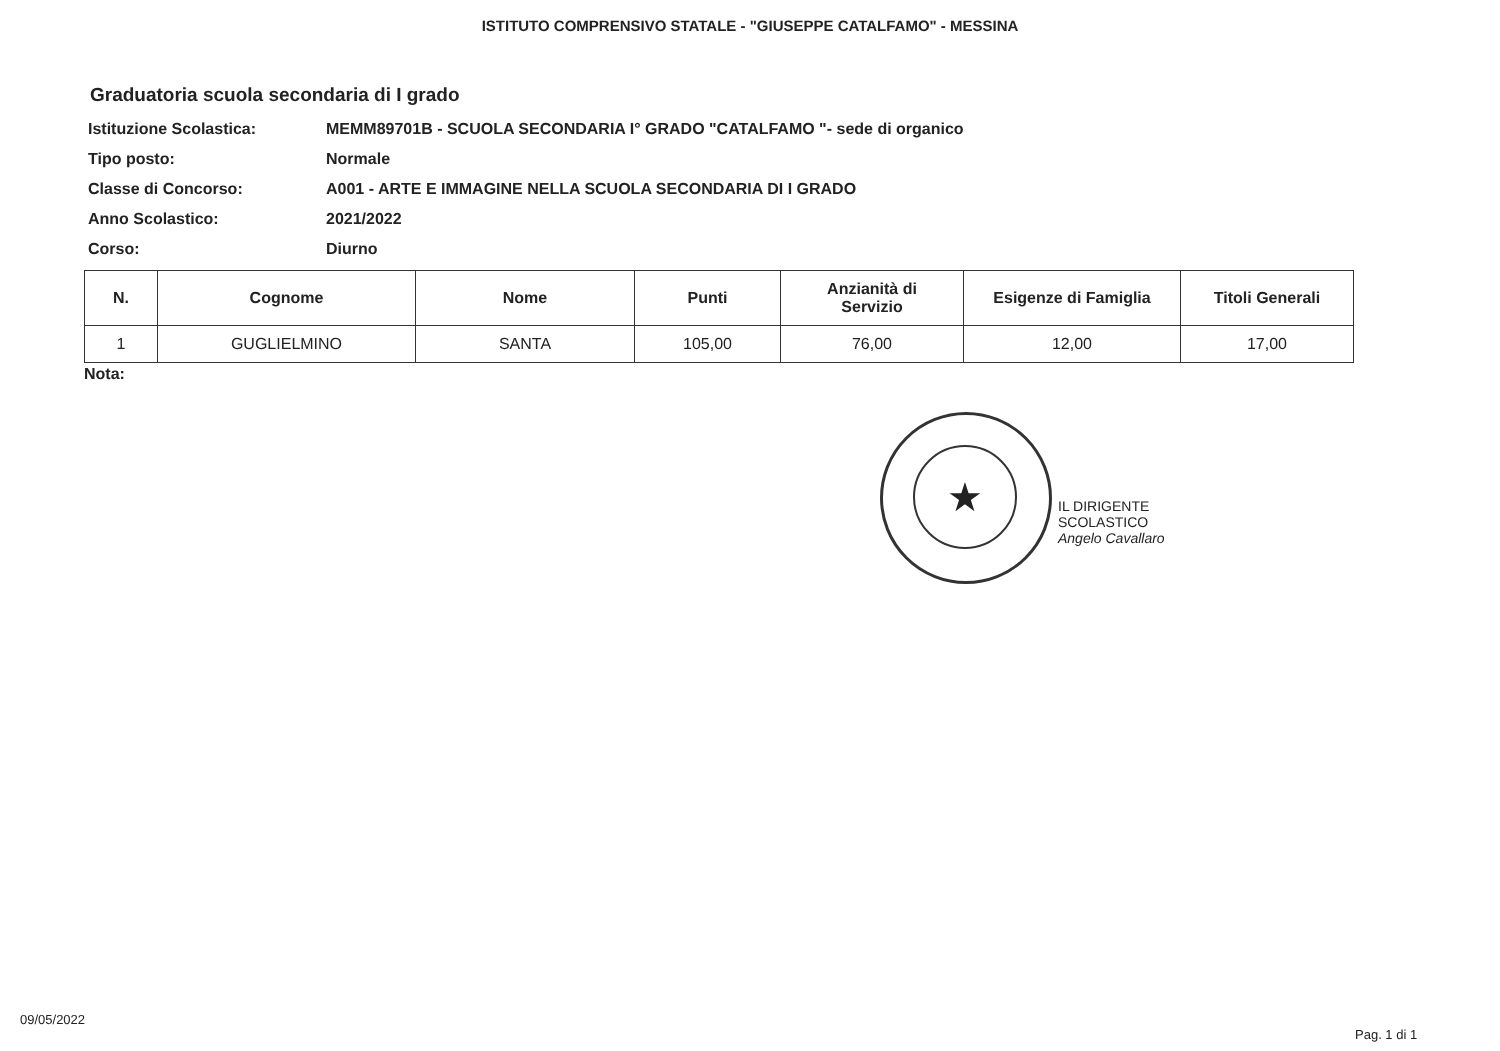ISTITUTO COMPRENSIVO STATALE - "GIUSEPPE CATALFAMO" - MESSINA
Graduatoria scuola secondaria di I grado
Istituzione Scolastica: MEMM89701B - SCUOLA SECONDARIA I° GRADO "CATALFAMO "- sede di organico
Tipo posto: Normale
Classe di Concorso: A001 - ARTE E IMMAGINE NELLA SCUOLA SECONDARIA DI I GRADO
Anno Scolastico: 2021/2022
Corso: Diurno
| N. | Cognome | Nome | Punti | Anzianità di Servizio | Esigenze di Famiglia | Titoli Generali |
| --- | --- | --- | --- | --- | --- | --- |
| 1 | GUGLIELMINO | SANTA | 105,00 | 76,00 | 12,00 | 17,00 |
Nota:
★
IL DIRIGENTE SCOLASTICO
Angelo Cavallaro
09/05/2022
Pag. 1 di 1